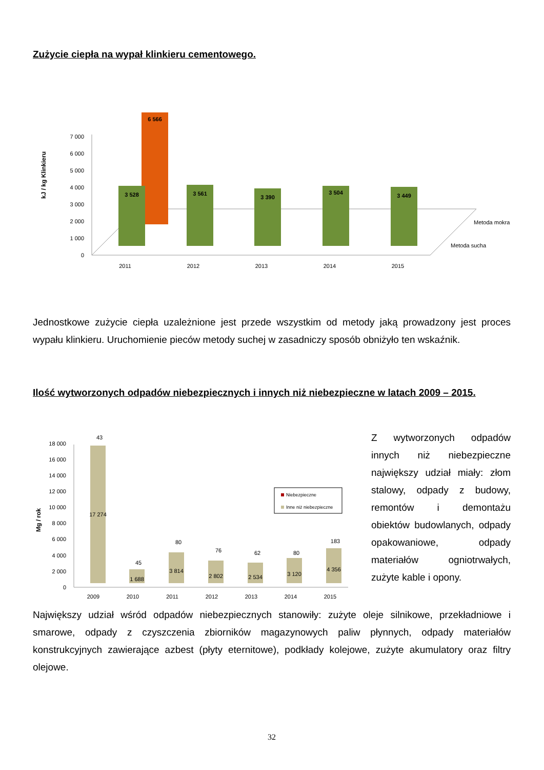Zużycie ciepła na wypał klinkieru cementowego.
0
1 000
2 000
3 000
4 000
5 000
6 000
7 000
kJ / kg Klinkieru
6 566
3 528
3 561
3 390
3 504
3 449
2011
2012
2013
2014
2015
Metoda mokra
Metoda sucha
Jednostkowe zużycie ciepła uzależnione jest przede wszystkim od metody jaką prowadzony jest proces wypału klinkieru. Uruchomienie pieców metody suchej w zasadniczy sposób obniżyło ten wskaźnik.
Ilość wytworzonych odpadów niebezpiecznych i innych niż niebezpieczne w latach 2009 – 2015.
0
2 000
4 000
6 000
8 000
10 000
12 000
14 000
16 000
18 000
Mg / rok
43
17 274
45
1 688
80
3 814
76
2 802
62
2 534
80
3 120
183
4 356
2009
2010
2011
2012
2013
2014
2015
Niebezpieczne
Inne niż niebezpieczne
Z wytworzonych odpadów innych niż niebezpieczne największy udział miały: złom stalowy, odpady z budowy, remontów i demontażu obiektów budowlanych, odpady opakowaniowe, odpady materiałów ogniotrwałych, zużyte kable i opony.
Największy udział wśród odpadów niebezpiecznych stanowiły: zużyte oleje silnikowe, przekładniowe i smarowe, odpady z czyszczenia zbiorników magazynowych paliw płynnych, odpady materiałów konstrukcyjnych zawierające azbest (płyty eternitowe), podkłady kolejowe, zużyte akumulatory oraz filtry olejowe.
32